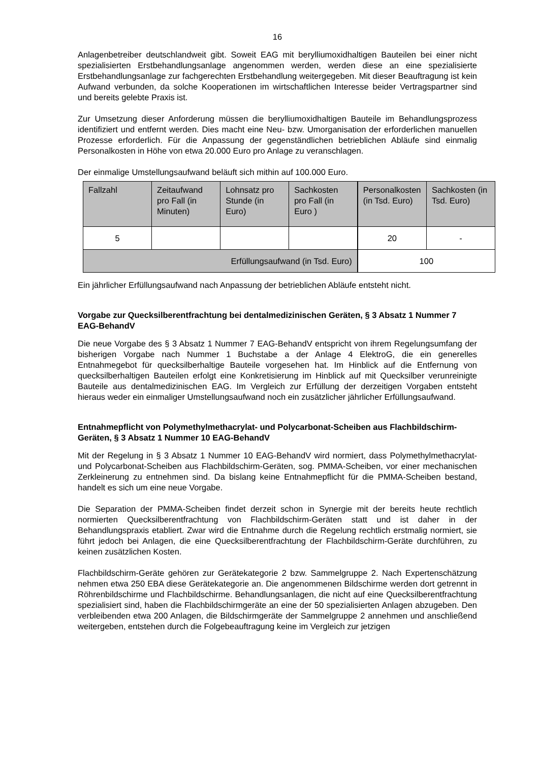16
Anlagenbetreiber deutschlandweit gibt. Soweit EAG mit berylliumoxidhaltigen Bauteilen bei einer nicht spezialisierten Erstbehandlungsanlage angenommen werden, werden diese an eine spezialisierte Erstbehandlungsanlage zur fachgerechten Erstbehandlung weitergegeben. Mit dieser Beauftragung ist kein Aufwand verbunden, da solche Kooperationen im wirtschaftlichen Interesse beider Vertragspartner sind und bereits gelebte Praxis ist.
Zur Umsetzung dieser Anforderung müssen die berylliumoxidhaltigen Bauteile im Behandlungsprozess identifiziert und entfernt werden. Dies macht eine Neu- bzw. Umorganisation der erforderlichen manuellen Prozesse erforderlich. Für die Anpassung der gegenständlichen betrieblichen Abläufe sind einmalig Personalkosten in Höhe von etwa 20.000 Euro pro Anlage zu veranschlagen.
Der einmalige Umstellungsaufwand beläuft sich mithin auf 100.000 Euro.
| Fallzahl | Zeitaufwand pro Fall (in Minuten) | Lohnsatz pro Stunde (in Euro) | Sachkosten pro Fall (in Euro ) | Personalkosten (in Tsd. Euro) | Sachkosten (in Tsd. Euro) |
| 5 | | | | 20 | - |
| Erfüllungsaufwand (in Tsd. Euro) | | | | 100 | |
Ein jährlicher Erfüllungsaufwand nach Anpassung der betrieblichen Abläufe entsteht nicht.
Vorgabe zur Quecksilberentfrachtung bei dentalmedizinischen Geräten, § 3 Absatz 1 Nummer 7 EAG-BehandV
Die neue Vorgabe des § 3 Absatz 1 Nummer 7 EAG-BehandV entspricht von ihrem Regelungsumfang der bisherigen Vorgabe nach Nummer 1 Buchstabe a der Anlage 4 ElektroG, die ein generelles Entnahmegebot für quecksilberhaltige Bauteile vorgesehen hat. Im Hinblick auf die Entfernung von quecksilberhaltigen Bauteilen erfolgt eine Konkretisierung im Hinblick auf mit Quecksilber verunreinigte Bauteile aus dentalmedizinischen EAG. Im Vergleich zur Erfüllung der derzeitigen Vorgaben entsteht hieraus weder ein einmaliger Umstellungsaufwand noch ein zusätzlicher jährlicher Erfüllungsaufwand.
Entnahmepflicht von Polymethylmethacrylat- und Polycarbonat-Scheiben aus Flachbildschirm-Geräten, § 3 Absatz 1 Nummer 10 EAG-BehandV
Mit der Regelung in § 3 Absatz 1 Nummer 10 EAG-BehandV wird normiert, dass Polymethylmethacrylat- und Polycarbonat-Scheiben aus Flachbildschirm-Geräten, sog. PMMA-Scheiben, vor einer mechanischen Zerkleinerung zu entnehmen sind. Da bislang keine Entnahmepflicht für die PMMA-Scheiben bestand, handelt es sich um eine neue Vorgabe.
Die Separation der PMMA-Scheiben findet derzeit schon in Synergie mit der bereits heute rechtlich normierten Quecksilberentfrachtung von Flachbildschirm-Geräten statt und ist daher in der Behandlungspraxis etabliert. Zwar wird die Entnahme durch die Regelung rechtlich erstmalig normiert, sie führt jedoch bei Anlagen, die eine Quecksilberentfrachtung der Flachbildschirm-Geräte durchführen, zu keinen zusätzlichen Kosten.
Flachbildschirm-Geräte gehören zur Gerätekategorie 2 bzw. Sammelgruppe 2. Nach Expertenschätzung nehmen etwa 250 EBA diese Gerätekategorie an. Die angenommenen Bildschirme werden dort getrennt in Röhrenbildschirme und Flachbildschirme. Behandlungsanlagen, die nicht auf eine Quecksilberentfrachtung spezialisiert sind, haben die Flachbildschirmgeräte an eine der 50 spezialisierten Anlagen abzugeben. Den verbleibenden etwa 200 Anlagen, die Bildschirmgeräte der Sammelgruppe 2 annehmen und anschließend weitergeben, entstehen durch die Folgebeauftragung keine im Vergleich zur jetzigen